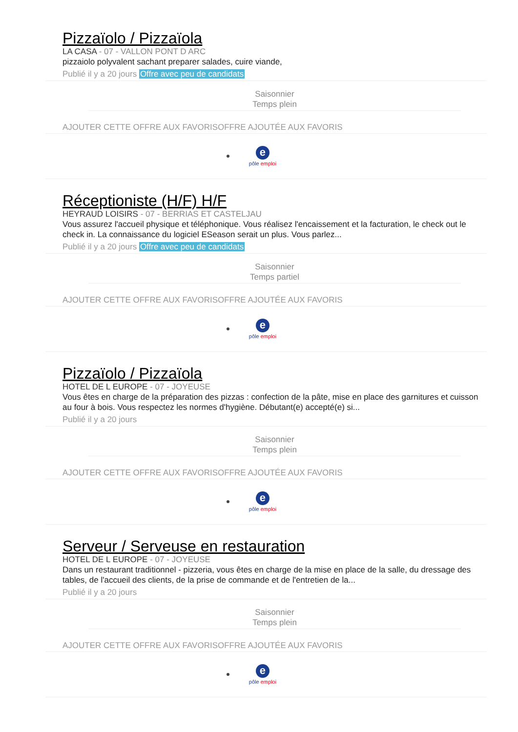Pizzaïolo / Pizzaïola
LA CASA - 07 - VALLON PONT D ARC
pizzaiolo polyvalent sachant preparer salades, cuire viande,
Publié il y a 20 jours Offre avec peu de candidats
Saisonnier
Temps plein
AJOUTER CETTE OFFRE AUX FAVORISOFFRE AJOUTÉE AUX FAVORIS
e
pôle emploi
Réceptioniste (H/F) H/F
HEYRAUD LOISIRS - 07 - BERRIAS ET CASTELJAU
Vous assurez l'accueil physique et téléphonique. Vous réalisez l'encaissement et la facturation, le check out le check in. La connaissance du logiciel ESeason serait un plus. Vous parlez...
Publié il y a 20 jours Offre avec peu de candidats
Saisonnier
Temps partiel
AJOUTER CETTE OFFRE AUX FAVORISOFFRE AJOUTÉE AUX FAVORIS
e
pôle emploi
Pizzaïolo / Pizzaïola
HOTEL DE L EUROPE - 07 - JOYEUSE
Vous êtes en charge de la préparation des pizzas : confection de la pâte, mise en place des garnitures et cuisson au four à bois. Vous respectez les normes d'hygiène. Débutant(e) accepté(e) si...
Publié il y a 20 jours
Saisonnier
Temps plein
AJOUTER CETTE OFFRE AUX FAVORISOFFRE AJOUTÉE AUX FAVORIS
e
pôle emploi
Serveur / Serveuse en restauration
HOTEL DE L EUROPE - 07 - JOYEUSE
Dans un restaurant traditionnel - pizzeria, vous êtes en charge de la mise en place de la salle, du dressage des tables, de l'accueil des clients, de la prise de commande et de l'entretien de la...
Publié il y a 20 jours
Saisonnier
Temps plein
AJOUTER CETTE OFFRE AUX FAVORISOFFRE AJOUTÉE AUX FAVORIS
e
pôle emploi